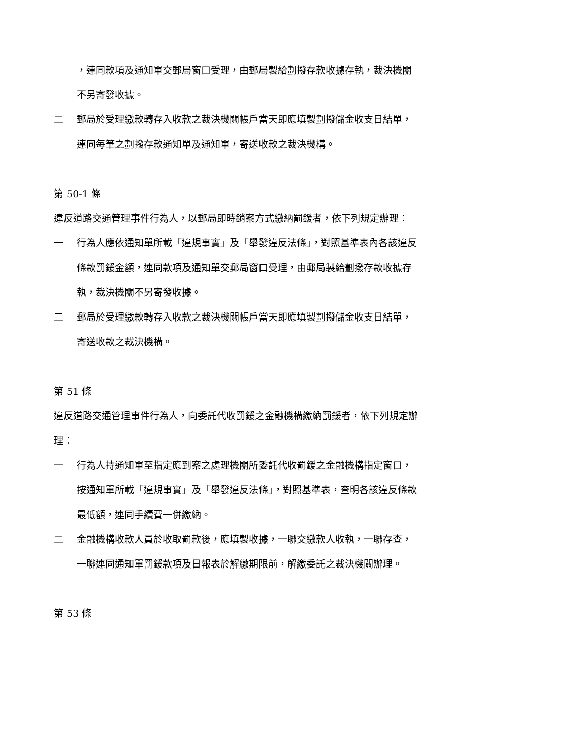，連同款項及通知單交郵局窗口受理，由郵局製給劃撥存款收據存執，裁決機關不另寄發收據。
二 郵局於受理繳款轉存入收款之裁決機關帳戶當天即應填製劃撥儲金收支日結單，連同每筆之劃撥存款通知單及通知單，寄送收款之裁決機構。
第 50-1 條
違反道路交通管理事件行為人，以郵局即時銷案方式繳納罰鍰者，依下列規定辦理：
一 行為人應依通知單所載「違規事實」及「舉發違反法條」，對照基準表內各該違反條款罰鍰金額，連同款項及通知單交郵局窗口受理，由郵局製給劃撥存款收據存執，裁決機關不另寄發收據。
二 郵局於受理繳款轉存入收款之裁決機關帳戶當天即應填製劃撥儲金收支日結單，寄送收款之裁決機構。
第 51 條
違反道路交通管理事件行為人，向委託代收罰鍰之金融機構繳納罰鍰者，依下列規定辦理：
一 行為人持通知單至指定應到案之處理機關所委託代收罰鍰之金融機構指定窗口，按通知單所載「違規事實」及「舉發違反法條」，對照基準表，查明各該違反條款最低額，連同手續費一併繳納。
二 金融機構收款人員於收取罰款後，應填製收據，一聯交繳款人收執，一聯存查，一聯連同通知單罰鍰款項及日報表於解繳期限前，解繳委託之裁決機關辦理。
第 53 條